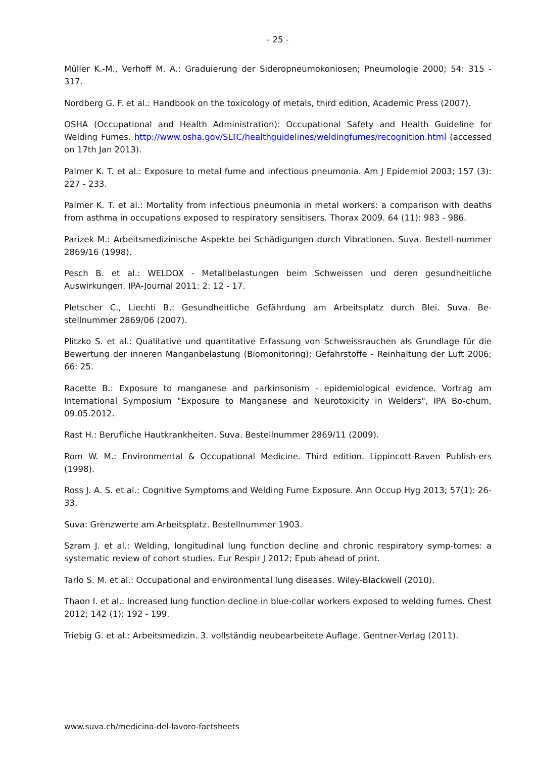- 25 -
Müller K.-M., Verhoff M. A.: Graduierung der Sideropneumokoniosen; Pneumologie 2000; 54: 315 - 317.
Nordberg G. F. et al.: Handbook on the toxicology of metals, third edition, Academic Press (2007).
OSHA (Occupational and Health Administration): Occupational Safety and Health Guideline for Welding Fumes. http://www.osha.gov/SLTC/healthguidelines/weldingfumes/recognition.html (accessed on 17th Jan 2013).
Palmer K. T. et al.: Exposure to metal fume and infectious pneumonia. Am J Epidemiol 2003; 157 (3): 227 - 233.
Palmer K. T. et al.: Mortality from infectious pneumonia in metal workers: a comparison with deaths from asthma in occupations exposed to respiratory sensitisers. Thorax 2009. 64 (11): 983 - 986.
Parizek M.: Arbeitsmedizinische Aspekte bei Schädigungen durch Vibrationen. Suva. Bestell-nummer 2869/16 (1998).
Pesch B. et al.: WELDOX - Metallbelastungen beim Schweissen und deren gesundheitliche Auswirkungen. IPA-Journal 2011: 2: 12 - 17.
Pletscher C., Liechti B.: Gesundheitliche Gefährdung am Arbeitsplatz durch Blei. Suva. Be-stellnummer 2869/06 (2007).
Plitzko S. et al.: Qualitative und quantitative Erfassung von Schweissrauchen als Grundlage für die Bewertung der inneren Manganbelastung (Biomonitoring); Gefahrstoffe - Reinhaltung der Luft 2006; 66: 25.
Racette B.: Exposure to manganese and parkinsonism - epidemiological evidence. Vortrag am International Symposium "Exposure to Manganese and Neurotoxicity in Welders", IPA Bo-chum, 09.05.2012.
Rast H.: Berufliche Hautkrankheiten. Suva. Bestellnummer 2869/11 (2009).
Rom W. M.: Environmental & Occupational Medicine. Third edition. Lippincott-Raven Publish-ers (1998).
Ross J. A. S. et al.: Cognitive Symptoms and Welding Fume Exposure. Ann Occup Hyg 2013; 57(1): 26-33.
Suva: Grenzwerte am Arbeitsplatz. Bestellnummer 1903.
Szram J. et al.: Welding, longitudinal lung function decline and chronic respiratory symp-tomes: a systematic review of cohort studies. Eur Respir J 2012; Epub ahead of print.
Tarlo S. M. et al.: Occupational and environmental lung diseases. Wiley-Blackwell (2010).
Thaon I. et al.: Increased lung function decline in blue-collar workers exposed to welding fumes. Chest 2012; 142 (1): 192 - 199.
Triebig G. et al.: Arbeitsmedizin. 3. vollständig neubearbeitete Auflage. Gentner-Verlag (2011).
www.suva.ch/medicina-del-lavoro-factsheets